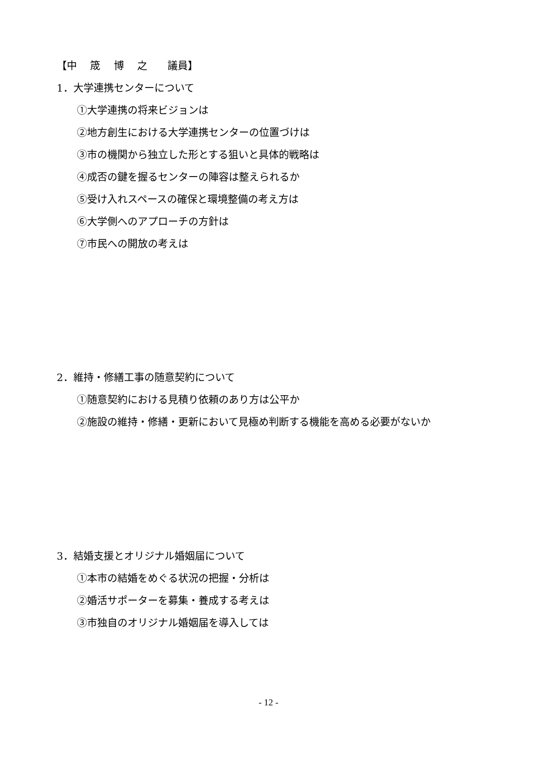【中　 筬　 博　 之　　議員】
1．大学連携センターについて
①大学連携の将来ビジョンは
②地方創生における大学連携センターの位置づけは
③市の機関から独立した形とする狙いと具体的戦略は
④成否の鍵を握るセンターの陣容は整えられるか
⑤受け入れスペースの確保と環境整備の考え方は
⑥大学側へのアプローチの方針は
⑦市民への開放の考えは
2．維持・修繕工事の随意契約について
①随意契約における見積り依頼のあり方は公平か
②施設の維持・修繕・更新において見極め判断する機能を高める必要がないか
3．結婚支援とオリジナル婚姻届について
①本市の結婚をめぐる状況の把握・分析は
②婚活サポーターを募集・養成する考えは
③市独自のオリジナル婚姻届を導入しては
- 12 -